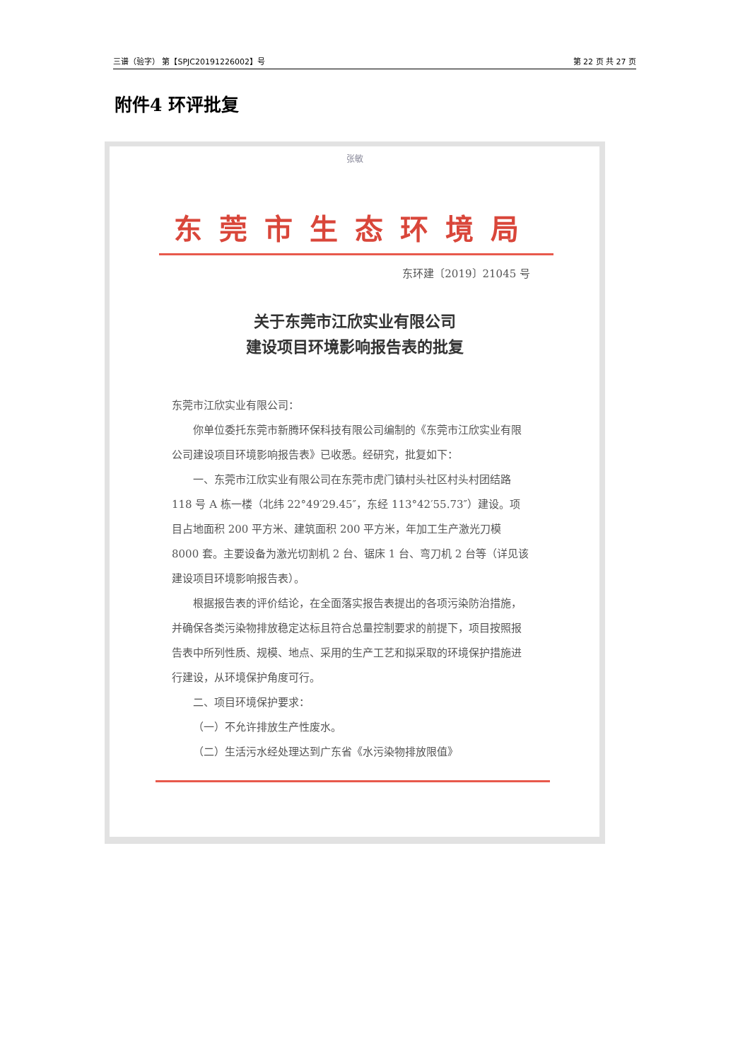三谱（验字） 第【SPJC20191226002】号 第 22 页 共 27 页
附件4 环评批复
张敏
东莞市生态环境局
东环建〔2019〕21045 号
关于东莞市江欣实业有限公司
建设项目环境影响报告表的批复
东莞市江欣实业有限公司：
你单位委托东莞市新腾环保科技有限公司编制的《东莞市江欣实业有限公司建设项目环境影响报告表》已收悉。经研究，批复如下：
一、东莞市江欣实业有限公司在东莞市虎门镇村头社区村头村团结路 118 号 A 栋一楼（北纬 22°49′29.45″，东经 113°42′55.73″）建设。项目占地面积 200 平方米、建筑面积 200 平方米，年加工生产激光刀模 8000 套。主要设备为激光切割机 2 台、锯床 1 台、弯刀机 2 台等（详见该建设项目环境影响报告表）。
根据报告表的评价结论，在全面落实报告表提出的各项污染防治措施，并确保各类污染物排放稳定达标且符合总量控制要求的前提下，项目按照报告表中所列性质、规模、地点、采用的生产工艺和拟采取的环境保护措施进行建设，从环境保护角度可行。
二、项目环境保护要求：
（一）不允许排放生产性废水。
（二）生活污水经处理达到广东省《水污染物排放限值》